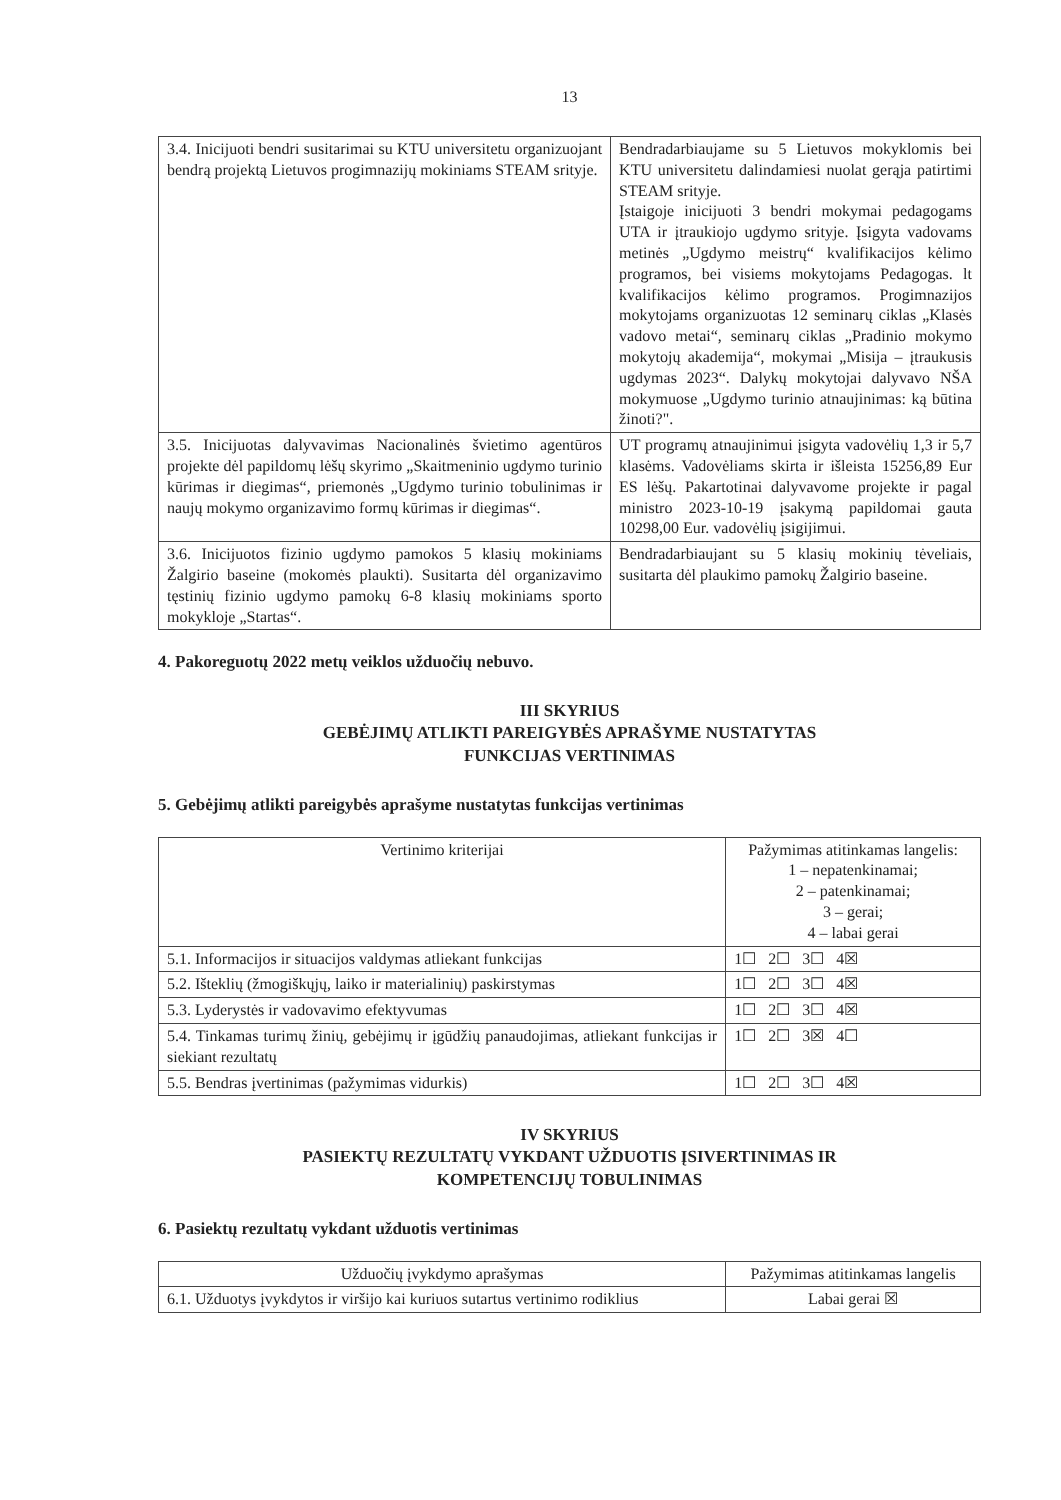13
| 3.4. Inicijuoti bendri susitarimai su KTU universitetu organizuojant bendrą projektą Lietuvos progimnazijų mokiniams STEAM srityje. | Bendradarbiaujame su 5 Lietuvos mokyklomis bei KTU universitetu dalindamiesi nuolat gerąja patirtimi STEAM srityje. Įstaigoje inicijuoti 3 bendri mokymai pedagogams UTA ir įtraukiojo ugdymo srityje. Įsigyta vadovams metinės „Ugdymo meistrų“ kvalifikacijos kėlimo programos, bei visiems mokytojams Pedagogas. lt kvalifikacijos kėlimo programos. Progimnazijos mokytojams organizuotas 12 seminarų ciklas „Klasės vadovo metai“, seminarų ciklas „Pradinio mokymo mokytojų akademija“, mokymai „Misija – įtraukusis ugdymas 2023“. Dalykų mokytojai dalyvavo NŠA mokymuose „Ugdymo turinio atnaujinimas: ką būtina žinoti?". |
| 3.5. Inicijuotas dalyvavimas Nacionalinės švietimo agentūros projekte dėl papildomų lėšų skyrimo „Skaitmeninio ugdymo turinio kūrimas ir diegimas“, priemonės „Ugdymo turinio tobulinimas ir naujų mokymo organizavimo formų kūrimas ir diegimas“. | UT programų atnaujinimui įsigyta vadovėlių 1,3 ir 5,7 klasėms. Vadovėliams skirta ir išleista 15256,89 Eur ES lėšų. Pakartotinai dalyvavome projekte ir pagal ministro 2023-10-19 įsakymą papildomai gauta 10298,00 Eur. vadovėlių įsigijimui. |
| 3.6. Inicijuotos fizinio ugdymo pamokos 5 klasių mokiniams Žalgirio baseine (mokomės plaukti). Susitarta dėl organizavimo tęstinių fizinio ugdymo pamokų 6-8 klasių mokiniams sporto mokykloje „Startas“. | Bendradarbiaujant su 5 klasių mokinių tėveliais, susitarta dėl plaukimo pamokų Žalgirio baseine. |
4. Pakoreguotų 2022 metų veiklos užduočių nebuvo.
III SKYRIUS
GEBĖJIMŲ ATLIKTI PAREIGYBĖS APRAŠYME NUSTATYTAS
FUNKCIJAS VERTINIMAS
5. Gebėjimų atlikti pareigybės aprašyme nustatytas funkcijas vertinimas
| Vertinimo kriterijai | Pažymimas atitinkamas langelis: 1 – nepatenkinamai; 2 – patenkinamai; 3 – gerai; 4 – labai gerai |
| --- | --- |
| 5.1. Informacijos ir situacijos valdymas atliekant funkcijas | 1☐ 2☐ 3☐ 4☒ |
| 5.2. Išteklių (žmogiškųjų, laiko ir materialinių) paskirstymas | 1☐ 2☐ 3☐ 4☒ |
| 5.3. Lyderystės ir vadovavimo efektyvumas | 1☐ 2☐ 3☐ 4☒ |
| 5.4. Tinkamas turimų žinių, gebėjimų ir įgūdžių panaudojimas, atliekant funkcijas ir siekiant rezultatų | 1☐ 2☐ 3☒ 4☐ |
| 5.5. Bendras įvertinimas (pažymimas vidurkis) | 1☐ 2☐ 3☐ 4☒ |
IV SKYRIUS
PASIEKTŲ REZULTATŲ VYKDANT UŽDUOTIS ĮSIVERTINIMAS IR
KOMPETENCIJŲ TOBULINIMAS
6. Pasiektų rezultatų vykdant užduotis vertinimas
| Užduočių įvykdymo aprašymas | Pažymimas atitinkamas langelis |
| --- | --- |
| 6.1. Užduotys įvykdytos ir viršijo kai kuriuos sutartus vertinimo rodiklius | Labai gerai ☒ |